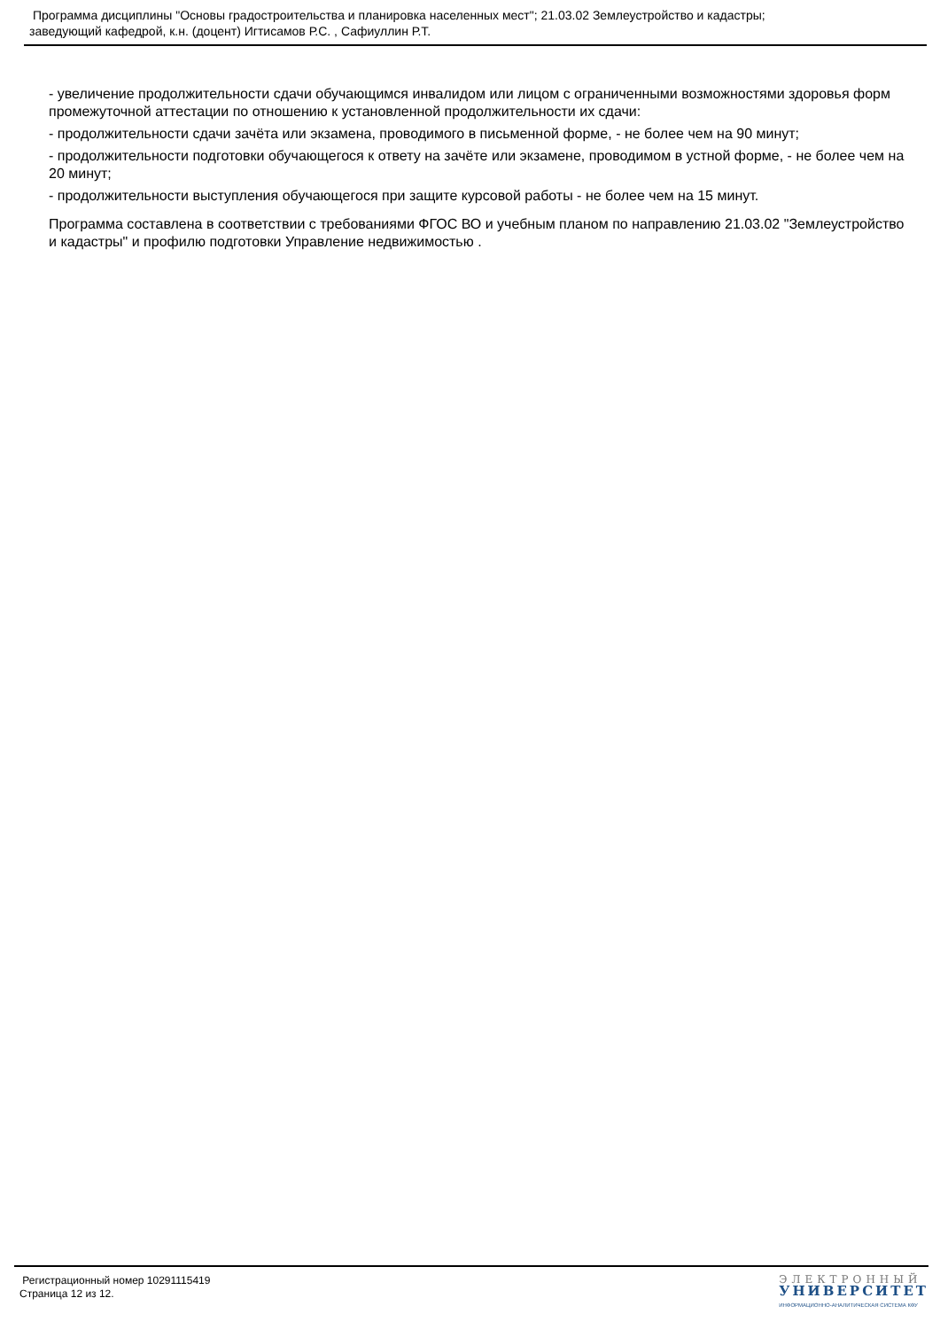Программа дисциплины "Основы градостроительства и планировка населенных мест"; 21.03.02 Землеустройство и кадастры;
заведующий кафедрой, к.н. (доцент) Игтисамов Р.С. , Сафиуллин Р.Т.
- увеличение продолжительности сдачи обучающимся инвалидом или лицом с ограниченными возможностями здоровья форм промежуточной аттестации по отношению к установленной продолжительности их сдачи:
- продолжительности сдачи зачёта или экзамена, проводимого в письменной форме, - не более чем на 90 минут;
- продолжительности подготовки обучающегося к ответу на зачёте или экзамене, проводимом в устной форме, - не более чем на 20 минут;
- продолжительности выступления обучающегося при защите курсовой работы - не более чем на 15 минут.
Программа составлена в соответствии с требованиями ФГОС ВО и учебным планом по направлению 21.03.02 "Землеустройство и кадастры" и профилю подготовки Управление недвижимостью .
Регистрационный номер 10291115419
Страница 12 из 12.
ЭЛЕКТРОННЫЙ
УНИВЕРСИТЕТ
ИНФОРМАЦИОННО-АНАЛИТИЧЕСКАЯ СИСТЕМА КФУ